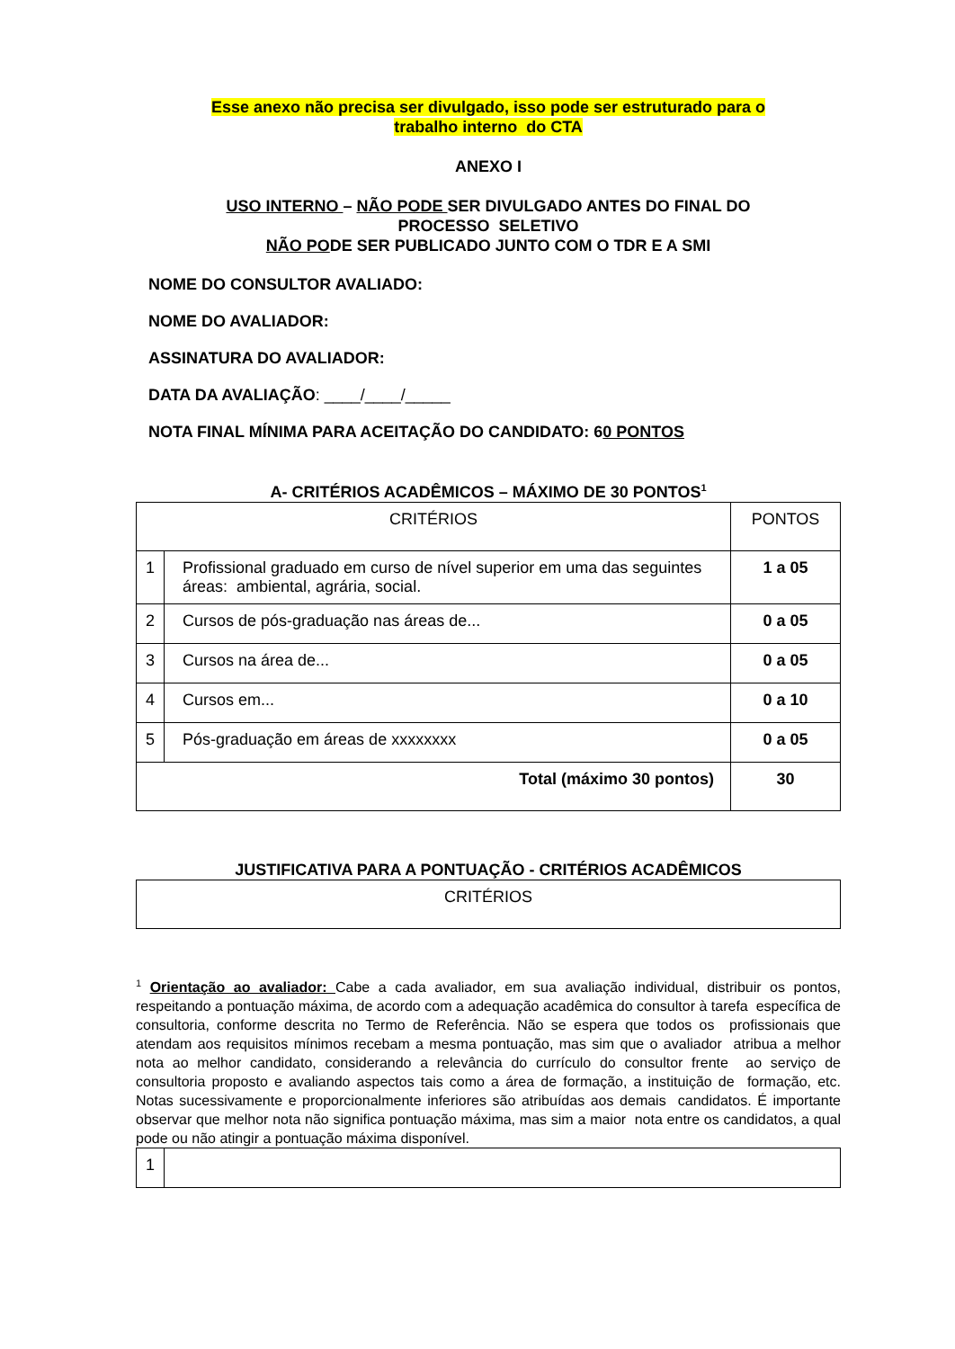Esse anexo não precisa ser divulgado, isso pode ser estruturado para o
trabalho interno do CTA
ANEXO I
USO INTERNO – NÃO PODE SER DIVULGADO ANTES DO FINAL DO
PROCESSO SELETIVO
NÃO PODE SER PUBLICADO JUNTO COM O TDR E A SMI
NOME DO CONSULTOR AVALIADO:
NOME DO AVALIADOR:
ASSINATURA DO AVALIADOR:
DATA DA AVALIAÇÃO: ____/____/_____
NOTA FINAL MÍNIMA PARA ACEITAÇÃO DO CANDIDATO: 60 PONTOS
A- CRITÉRIOS ACADÊMICOS – MÁXIMO DE 30 PONTOS<sup>1</sup>
| CRITÉRIOS | | PONTOS |
| 1 | Profissional graduado em curso de nível superior em uma das seguintes áreas: ambiental, agrária, social. | 1 a 05 |
| 2 | Cursos de pós-graduação nas áreas de... | 0 a 05 |
| 3 | Cursos na área de... | 0 a 05 |
| 4 | Cursos em... | 0 a 10 |
| 5 | Pós-graduação em áreas de xxxxxxxx | 0 a 05 |
| Total (máximo 30 pontos) | | 30 |
JUSTIFICATIVA PARA A PONTUAÇÃO - CRITÉRIOS ACADÊMICOS
| CRITÉRIOS |
<sup>1</sup> Orientação ao avaliador: Cabe a cada avaliador, em sua avaliação individual, distribuir os pontos, respeitando a pontuação máxima, de acordo com a adequação acadêmica do consultor à tarefa específica de consultoria, conforme descrita no Termo de Referência. Não se espera que todos os profissionais que atendam aos requisitos mínimos recebam a mesma pontuação, mas sim que o avaliador atribua a melhor nota ao melhor candidato, considerando a relevância do currículo do consultor frente ao serviço de consultoria proposto e avaliando aspectos tais como a área de formação, a instituição de formação, etc. Notas sucessivamente e proporcionalmente inferiores são atribuídas aos demais candidatos. É importante observar que melhor nota não significa pontuação máxima, mas sim a maior nota entre os candidatos, a qual pode ou não atingir a pontuação máxima disponível.
| 1 | |